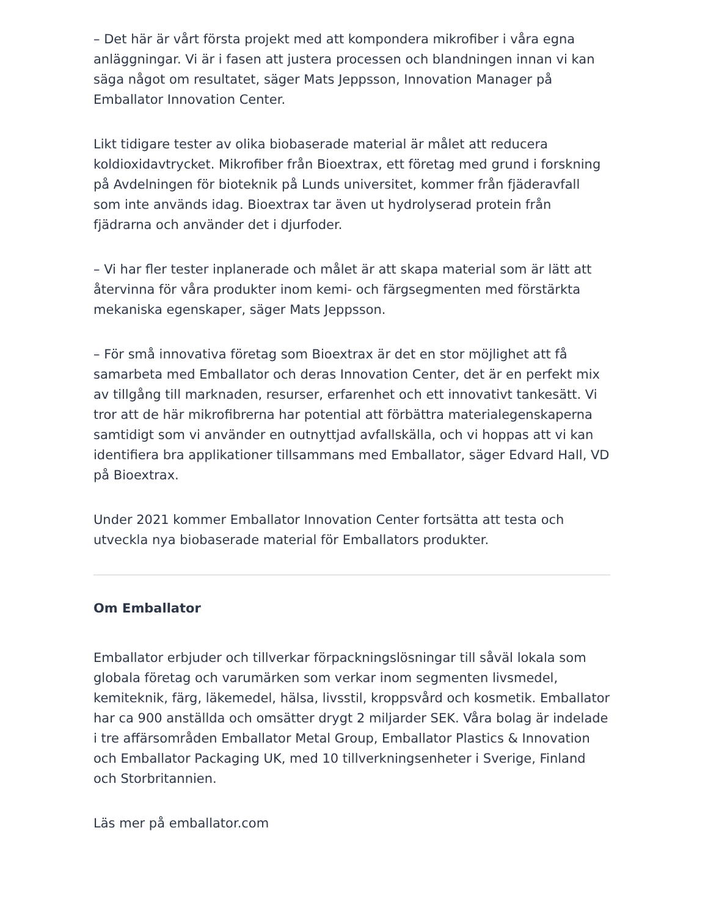– Det här är vårt första projekt med att kompondera mikrofiber i våra egna anläggningar. Vi är i fasen att justera processen och blandningen innan vi kan säga något om resultatet, säger Mats Jeppsson, Innovation Manager på Emballator Innovation Center.
Likt tidigare tester av olika biobaserade material är målet att reducera koldioxidavtrycket. Mikrofiber från Bioextrax, ett företag med grund i forskning på Avdelningen för bioteknik på Lunds universitet, kommer från fjäderavfall som inte används idag. Bioextrax tar även ut hydrolyserad protein från fjädrarna och använder det i djurfoder.
– Vi har fler tester inplanerade och målet är att skapa material som är lätt att återvinna för våra produkter inom kemi- och färgsegmenten med förstärkta mekaniska egenskaper, säger Mats Jeppsson.
– För små innovativa företag som Bioextrax är det en stor möjlighet att få samarbeta med Emballator och deras Innovation Center, det är en perfekt mix av tillgång till marknaden, resurser, erfarenhet och ett innovativt tankesätt. Vi tror att de här mikrofibrerna har potential att förbättra materialegenskaperna samtidigt som vi använder en outnyttjad avfallskälla, och vi hoppas att vi kan identifiera bra applikationer tillsammans med Emballator, säger Edvard Hall, VD på Bioextrax.
Under 2021 kommer Emballator Innovation Center fortsätta att testa och utveckla nya biobaserade material för Emballators produkter.
Om Emballator
Emballator erbjuder och tillverkar förpackningslösningar till såväl lokala som globala företag och varumärken som verkar inom segmenten livsmedel, kemiteknik, färg, läkemedel, hälsa, livsstil, kroppsvård och kosmetik. Emballator har ca 900 anställda och omsätter drygt 2 miljarder SEK. Våra bolag är indelade i tre affärsområden Emballator Metal Group, Emballator Plastics & Innovation och Emballator Packaging UK, med 10 tillverkningsenheter i Sverige, Finland och Storbritannien.
Läs mer på emballator.com